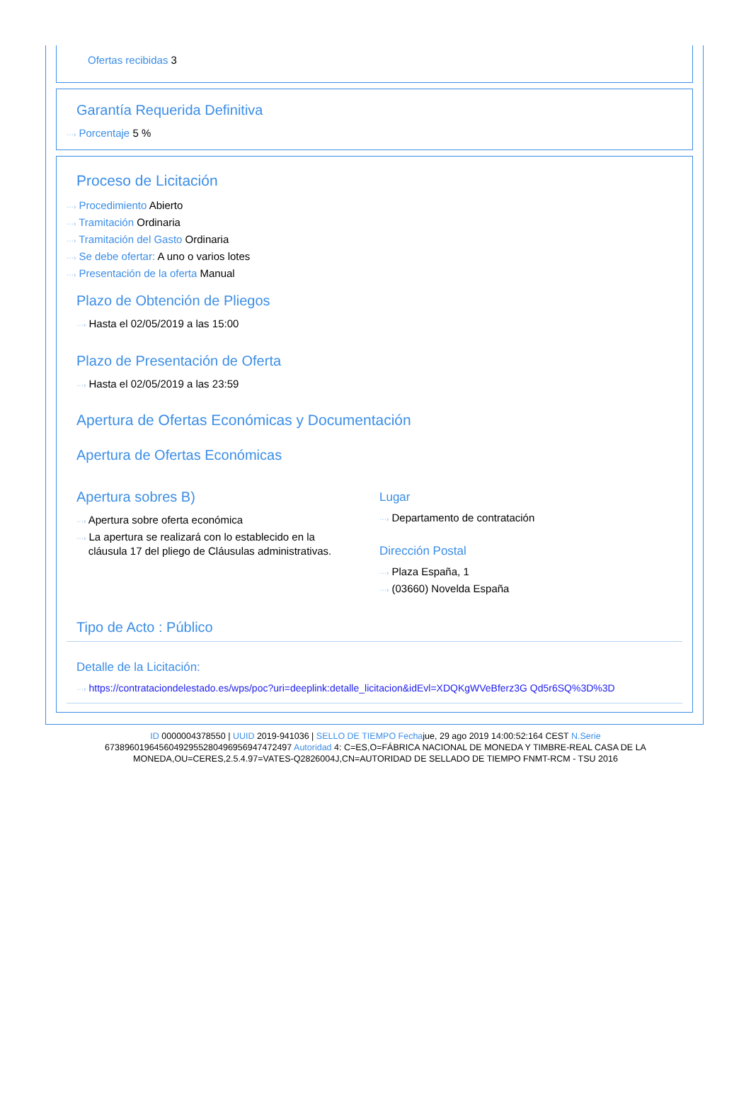Ofertas recibidas 3
Garantía Requerida Definitiva
···› Porcentaje 5 %
Proceso de Licitación
···› Procedimiento Abierto
···› Tramitación Ordinaria
···› Tramitación del Gasto Ordinaria
···› Se debe ofertar: A uno o varios lotes
···› Presentación de la oferta Manual
Plazo de Obtención de Pliegos
···› Hasta el 02/05/2019 a las 15:00
Plazo de Presentación de Oferta
···› Hasta el 02/05/2019 a las 23:59
Apertura de Ofertas Económicas y Documentación
Apertura de Ofertas Económicas
Apertura sobres B)
···› Apertura sobre oferta económica
···› La apertura se realizará con lo establecido en la
cláusula 17 del pliego de Cláusulas administrativas.
Lugar
···› Departamento de contratación
Dirección Postal
···› Plaza España, 1
···› (03660) Novelda España
Tipo de Acto : Público
Detalle de la Licitación:
···› https://contrataciondelestado.es/wps/poc?uri=deeplink:detalle_licitacion&idEvl=XDQKgWVeBferz3G Qd5r6SQ%3D%3D
ID 0000004378550 | UUID 2019-941036 | SELLO DE TIEMPO Fechajue, 29 ago 2019 14:00:52:164 CEST N.Serie 673896019645604929552804969569474724​97 Autoridad 4: C=ES,O=FÁBRICA NACIONAL DE MONEDA Y TIMBRE-REAL CASA DE LA MONEDA,OU=CERES,2.5.4.97=VATES-Q2826004J,CN=AUTORIDAD DE SELLADO DE TIEMPO FNMT-RCM - TSU 2016